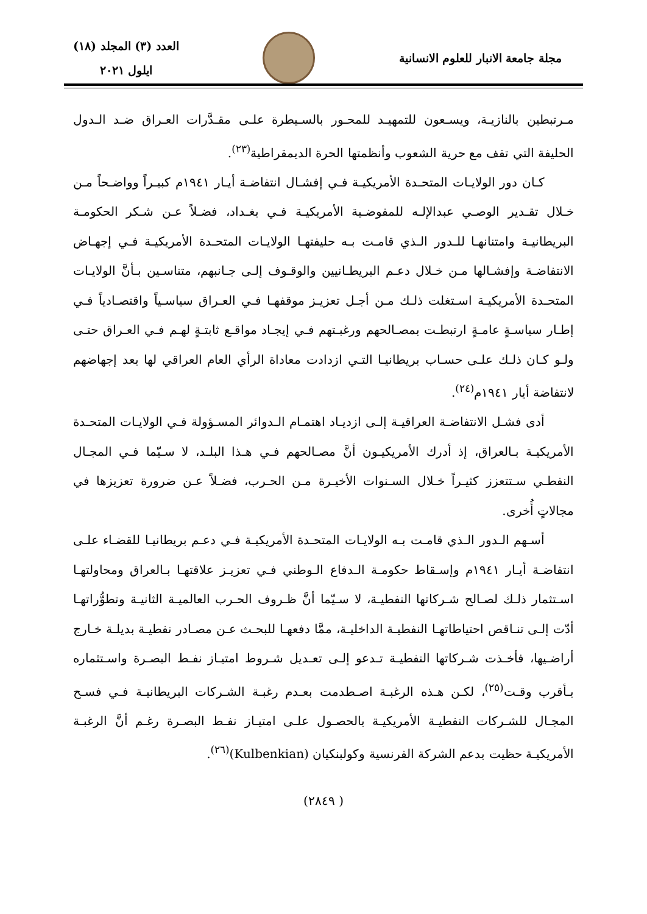مجلة جامعة الانبار للعلوم الانسانية
العدد (٣) المجلد (١٨)
ايلول ٢٠٢١
مـرتبطين بالنازيـة، ويسـعون للتمهيـد للمحـور بالسـيطرة علـى مقـدَّرات العـراق ضـد الـدول الحليفة التي تقف مع حرية الشعوب وأنظمتها الحرة الديمقراطية<sup>(٢٣)</sup>.
كـان دور الولايـات المتحـدة الأمريكيـة فـي إفشـال انتفاضـة أيـار ١٩٤١م كبيـراً وواضـحاً مـن خـلال تقـدير الوصـي عبدالإلـه للمفوضـية الأمريكيـة فـي بغـداد، فضـلاً عـن شـكر الحكومـة البريطانيـة وامتنانهـا للـدور الـذي قامـت بـه حليفتهـا الولايـات المتحـدة الأمريكيـة فـي إجهـاض الانتفاضـة وإفشـالها مـن خـلال دعـم البريطـانيين والوقـوف إلـى جـانبهم، متناسـين بـأنَّ الولايـات المتحـدة الأمريكيـة اسـتغلت ذلـك مـن أجـل تعزيـز موقفهـا فـي العـراق سياسـياً واقتصـادياً فـي إطـار سياسـةٍ عامـةٍ ارتبطـت بمصـالحهم ورغبـتهم فـي إيجـاد مواقـع ثابتـةٍ لهـم فـي العـراق حتـى ولـو كـان ذلـك علـى حسـاب بريطانيـا التـي ازدادت معاداة الرأي العام العراقي لها بعد إجهاضهم لانتفاضة أيار ١٩٤١م<sup>(٢٤)</sup>.
أدى فشـل الانتفاضـة العراقيـة إلـى ازديـاد اهتمـام الـدوائر المسـؤولة فـي الولايـات المتحـدة الأمريكيـة بـالعراق، إذ أدرك الأمريكيـون أنَّ مصـالحهم فـي هـذا البلـد، لا سـيّما فـي المجـال النفطـي سـتتعزز كثيـراً خـلال السـنوات الأخيـرة مـن الحـرب، فضـلاً عـن ضرورة تعزيزها في مجالاتٍ أُخرى.
أسـهم الـدور الـذي قامـت بـه الولايـات المتحـدة الأمريكيـة فـي دعـم بريطانيـا للقضـاء علـى انتفاضـة أيـار ١٩٤١م وإسـقاط حكومـة الـدفاع الـوطني فـي تعزيـز علاقتهـا بـالعراق ومحاولتهـا اسـتثمار ذلـك لصـالح شـركاتها النفطيـة، لا سـيّما أنَّ ظـروف الحـرب العالميـة الثانيـة وتطوُّراتهـا أدّت إلـى تنـاقص احتياطاتهـا النفطيـة الداخليـة، ممَّا دفعهـا للبحـث عـن مصـادر نفطيـة بديلـة خـارج أراضـيها، فأخـذت شـركاتها النفطيـة تـدعو إلـى تعـديل شـروط امتيـاز نفـط البصـرة واسـتثماره بـأقرب وقـت<sup>(٢٥)</sup>، لكـن هـذه الرغبـة اصـطدمت بعـدم رغبـة الشـركات البريطانيـة فـي فسـح المجـال للشـركات النفطيـة الأمريكيـة بالحصـول علـى امتيـاز نفـط البصـرة رغـم أنَّ الرغبـة الأمريكيـة حظيت بدعم الشركة الفرنسية وكولبنكيان (Kulbenkian)<sup>(٢٦)</sup>.
( ٢٨٤٩)